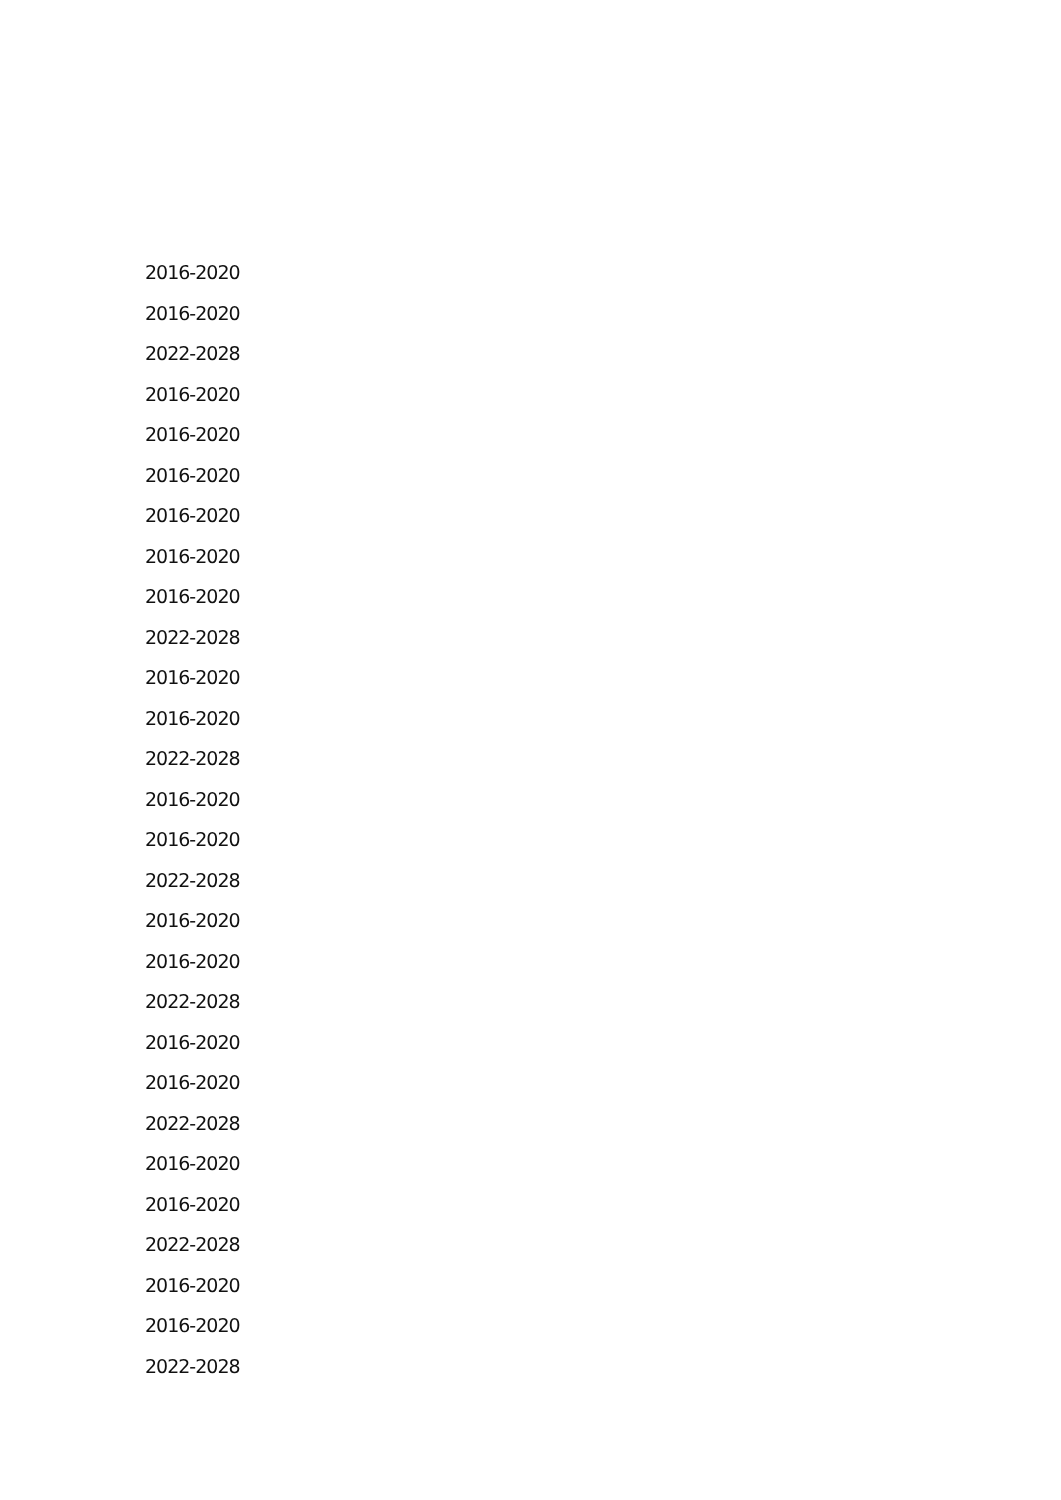2016-2020
2016-2020
2022-2028
2016-2020
2016-2020
2016-2020
2016-2020
2016-2020
2016-2020
2022-2028
2016-2020
2016-2020
2022-2028
2016-2020
2016-2020
2022-2028
2016-2020
2016-2020
2022-2028
2016-2020
2016-2020
2022-2028
2016-2020
2016-2020
2022-2028
2016-2020
2016-2020
2022-2028